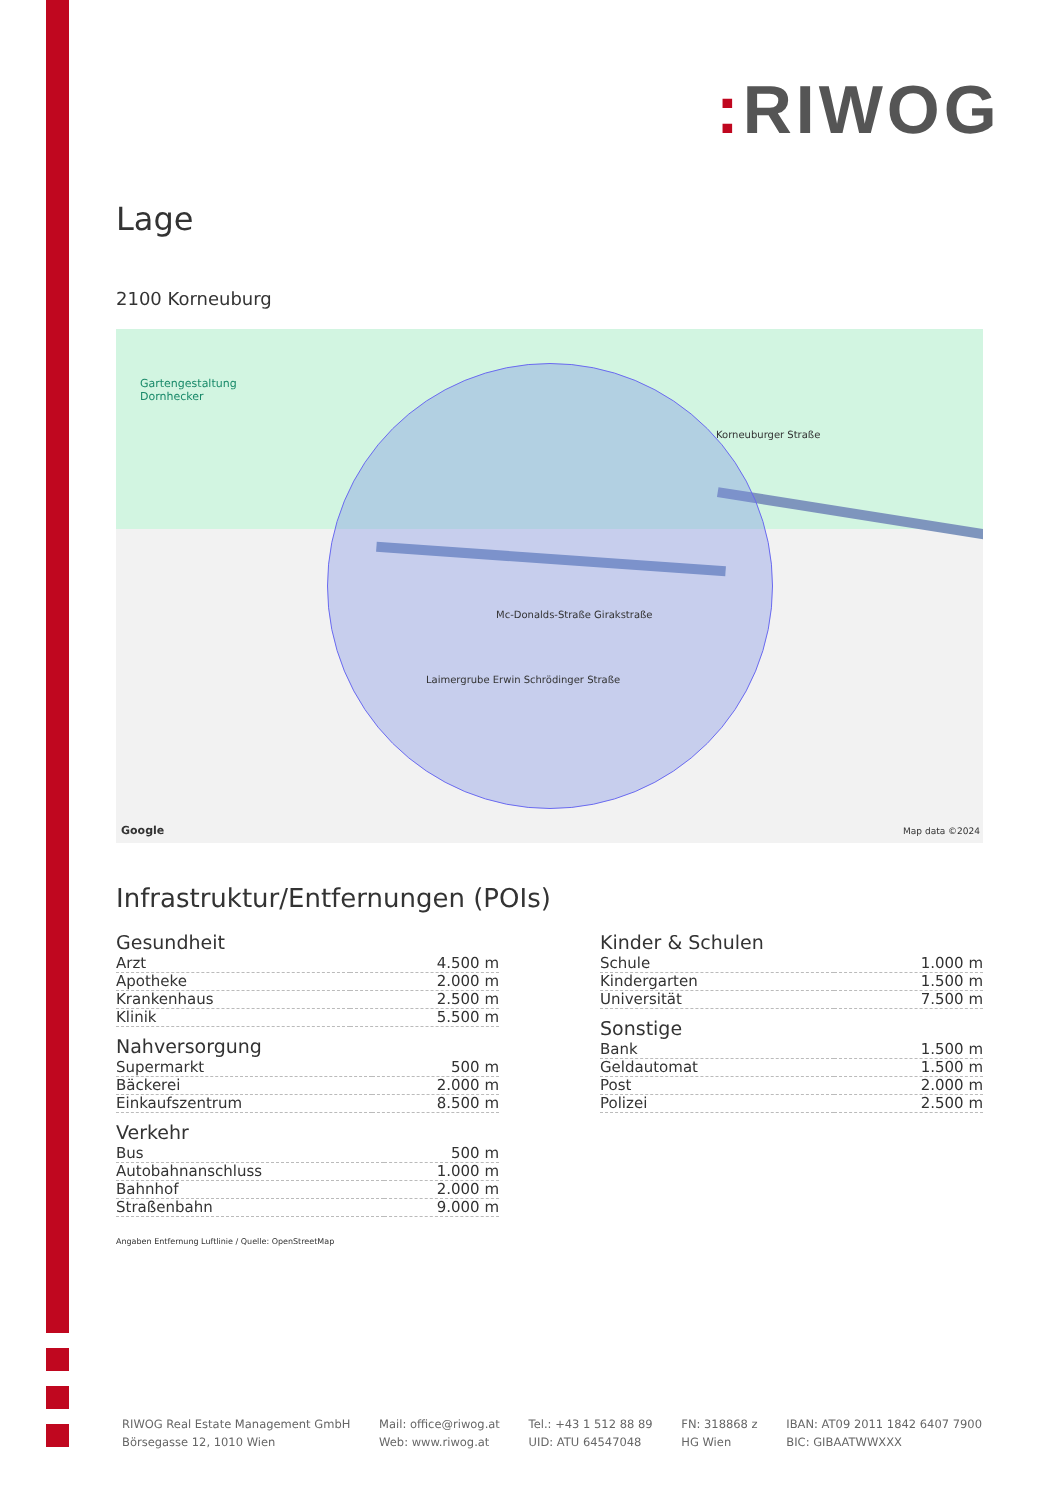: RIWOG
Lage
2100 Korneuburg
Gartengestaltung
Dornhecker
Mc-Donalds-Straße Girakstraße
Laimergrube Erwin Schrödinger Straße
Korneuburger Straße
Google Map data ©2024
Infrastruktur/Entfernungen (POIs)
Gesundheit
| Arzt | 4.500 m |
| Apotheke | 2.000 m |
| Krankenhaus | 2.500 m |
| Klinik | 5.500 m |
Nahversorgung
| Supermarkt | 500 m |
| Bäckerei | 2.000 m |
| Einkaufszentrum | 8.500 m |
Verkehr
| Bus | 500 m |
| Autobahnanschluss | 1.000 m |
| Bahnhof | 2.000 m |
| Straßenbahn | 9.000 m |
Kinder & Schulen
| Schule | 1.000 m |
| Kindergarten | 1.500 m |
| Universität | 7.500 m |
Sonstige
| Bank | 1.500 m |
| Geldautomat | 1.500 m |
| Post | 2.000 m |
| Polizei | 2.500 m |
Angaben Entfernung Luftlinie / Quelle: OpenStreetMap
RIWOG Real Estate Management GmbH
Börsegasse 12, 1010 Wien
Mail: office@riwog.at
Web: www.riwog.at
Tel.: +43 1 512 88 89
UID: ATU 64547048
FN: 318868 z
HG Wien
IBAN: AT09 2011 1842 6407 7900
BIC: GIBAATWWXXX